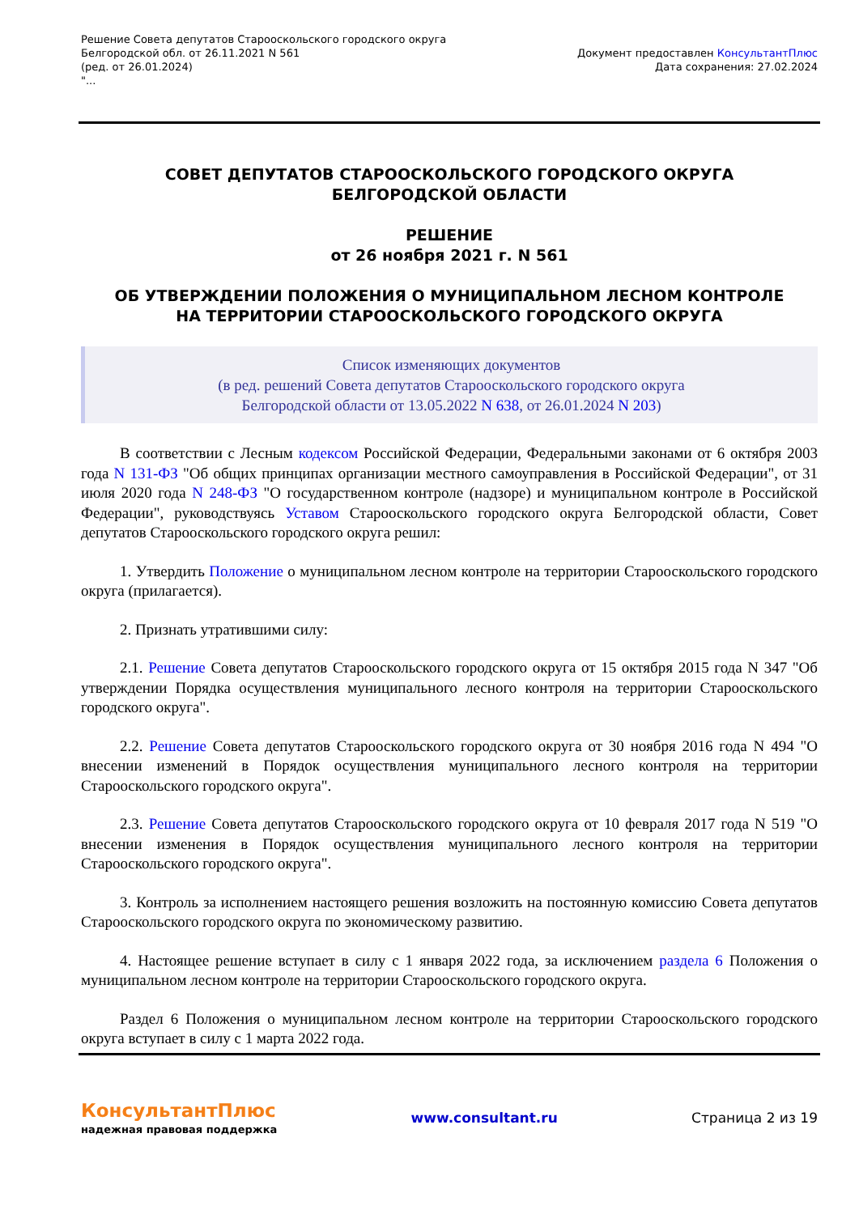Решение Совета депутатов Старооскольского городского округа
Белгородской обл. от 26.11.2021 N 561
(ред. от 26.01.2024)
"...
Документ предоставлен КонсультантПлюс
Дата сохранения: 27.02.2024
СОВЕТ ДЕПУТАТОВ СТАРООСКОЛЬСКОГО ГОРОДСКОГО ОКРУГА
БЕЛГОРОДСКОЙ ОБЛАСТИ
РЕШЕНИЕ
от 26 ноября 2021 г. N 561
ОБ УТВЕРЖДЕНИИ ПОЛОЖЕНИЯ О МУНИЦИПАЛЬНОМ ЛЕСНОМ КОНТРОЛЕ
НА ТЕРРИТОРИИ СТАРООСКОЛЬСКОГО ГОРОДСКОГО ОКРУГА
Список изменяющих документов
(в ред. решений Совета депутатов Старооскольского городского округа
Белгородской области от 13.05.2022 N 638, от 26.01.2024 N 203)
В соответствии с Лесным кодексом Российской Федерации, Федеральными законами от 6 октября 2003 года N 131-ФЗ "Об общих принципах организации местного самоуправления в Российской Федерации", от 31 июля 2020 года N 248-ФЗ "О государственном контроле (надзоре) и муниципальном контроле в Российской Федерации", руководствуясь Уставом Старооскольского городского округа Белгородской области, Совет депутатов Старооскольского городского округа решил:
1. Утвердить Положение о муниципальном лесном контроле на территории Старооскольского городского округа (прилагается).
2. Признать утратившими силу:
2.1. Решение Совета депутатов Старооскольского городского округа от 15 октября 2015 года N 347 "Об утверждении Порядка осуществления муниципального лесного контроля на территории Старооскольского городского округа".
2.2. Решение Совета депутатов Старооскольского городского округа от 30 ноября 2016 года N 494 "О внесении изменений в Порядок осуществления муниципального лесного контроля на территории Старооскольского городского округа".
2.3. Решение Совета депутатов Старооскольского городского округа от 10 февраля 2017 года N 519 "О внесении изменения в Порядок осуществления муниципального лесного контроля на территории Старооскольского городского округа".
3. Контроль за исполнением настоящего решения возложить на постоянную комиссию Совета депутатов Старооскольского городского округа по экономическому развитию.
4. Настоящее решение вступает в силу с 1 января 2022 года, за исключением раздела 6 Положения о муниципальном лесном контроле на территории Старооскольского городского округа.
Раздел 6 Положения о муниципальном лесном контроле на территории Старооскольского городского округа вступает в силу с 1 марта 2022 года.
КонсультантПлюс
надежная правовая поддержка
www.consultant.ru Страница 2 из 19